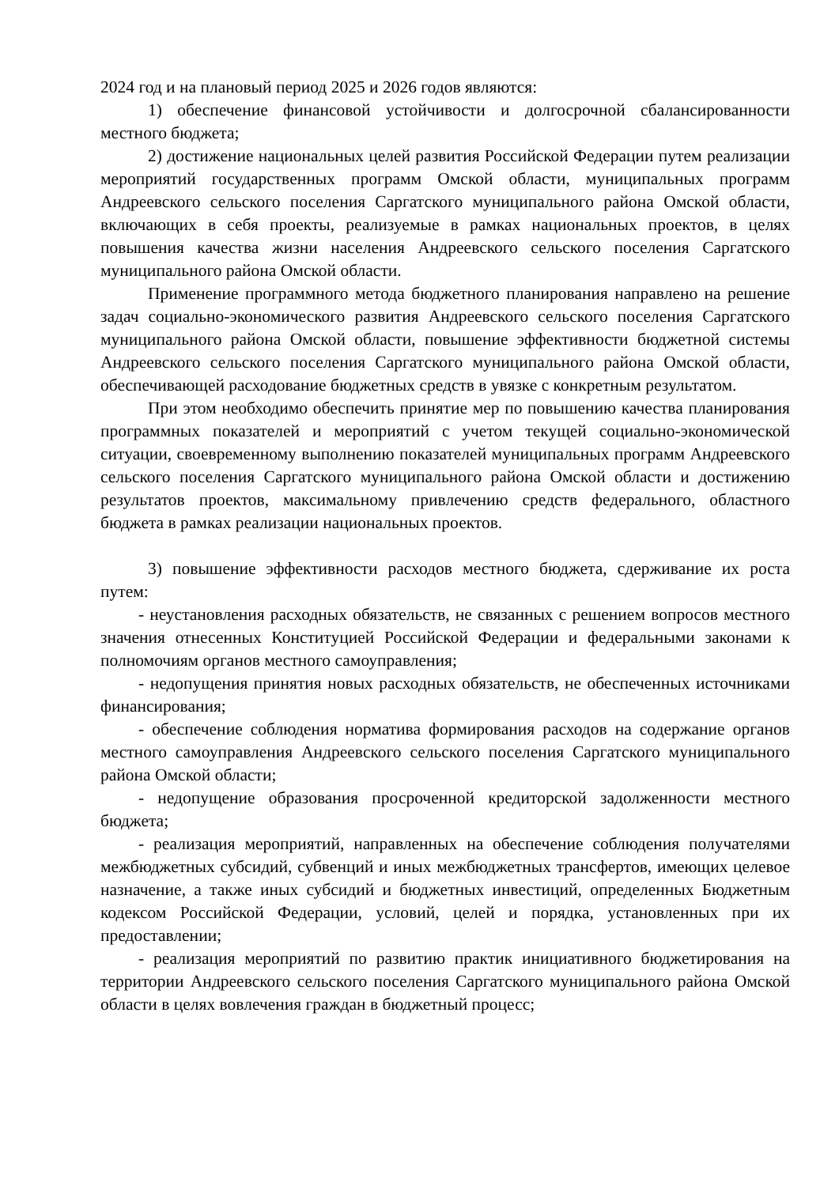2024 год и на плановый период 2025 и 2026 годов являются:
1) обеспечение финансовой устойчивости и долгосрочной сбалансированности местного бюджета;
2) достижение национальных целей развития Российской Федерации путем реализации мероприятий государственных программ Омской области, муниципальных программ Андреевского сельского поселения Саргатского муниципального района Омской области, включающих в себя проекты, реализуемые в рамках национальных проектов, в целях повышения качества жизни населения Андреевского сельского поселения Саргатского муниципального района Омской области.
Применение программного метода бюджетного планирования направлено на решение задач социально-экономического развития Андреевского сельского поселения Саргатского муниципального района Омской области, повышение эффективности бюджетной системы Андреевского сельского поселения Саргатского муниципального района Омской области, обеспечивающей расходование бюджетных средств в увязке с конкретным результатом.
При этом необходимо обеспечить принятие мер по повышению качества планирования программных показателей и мероприятий с учетом текущей социально-экономической ситуации, своевременному выполнению показателей муниципальных программ Андреевского сельского поселения Саргатского муниципального района Омской области и достижению результатов проектов, максимальному привлечению средств федерального, областного бюджета в рамках реализации национальных проектов.
3) повышение эффективности расходов местного бюджета, сдерживание их роста путем:
- неустановления расходных обязательств, не связанных с решением вопросов местного значения отнесенных Конституцией Российской Федерации и федеральными законами к полномочиям органов местного самоуправления;
- недопущения принятия новых расходных обязательств, не обеспеченных источниками финансирования;
- обеспечение соблюдения норматива формирования расходов на содержание органов местного самоуправления Андреевского сельского поселения Саргатского муниципального района Омской области;
- недопущение образования просроченной кредиторской задолженности местного бюджета;
- реализация мероприятий, направленных на обеспечение соблюдения получателями межбюджетных субсидий, субвенций и иных межбюджетных трансфертов, имеющих целевое назначение, а также иных субсидий и бюджетных инвестиций, определенных Бюджетным кодексом Российской Федерации, условий, целей и порядка, установленных при их предоставлении;
- реализация мероприятий по развитию практик инициативного бюджетирования на территории Андреевского сельского поселения Саргатского муниципального района Омской области в целях вовлечения граждан в бюджетный процесс;